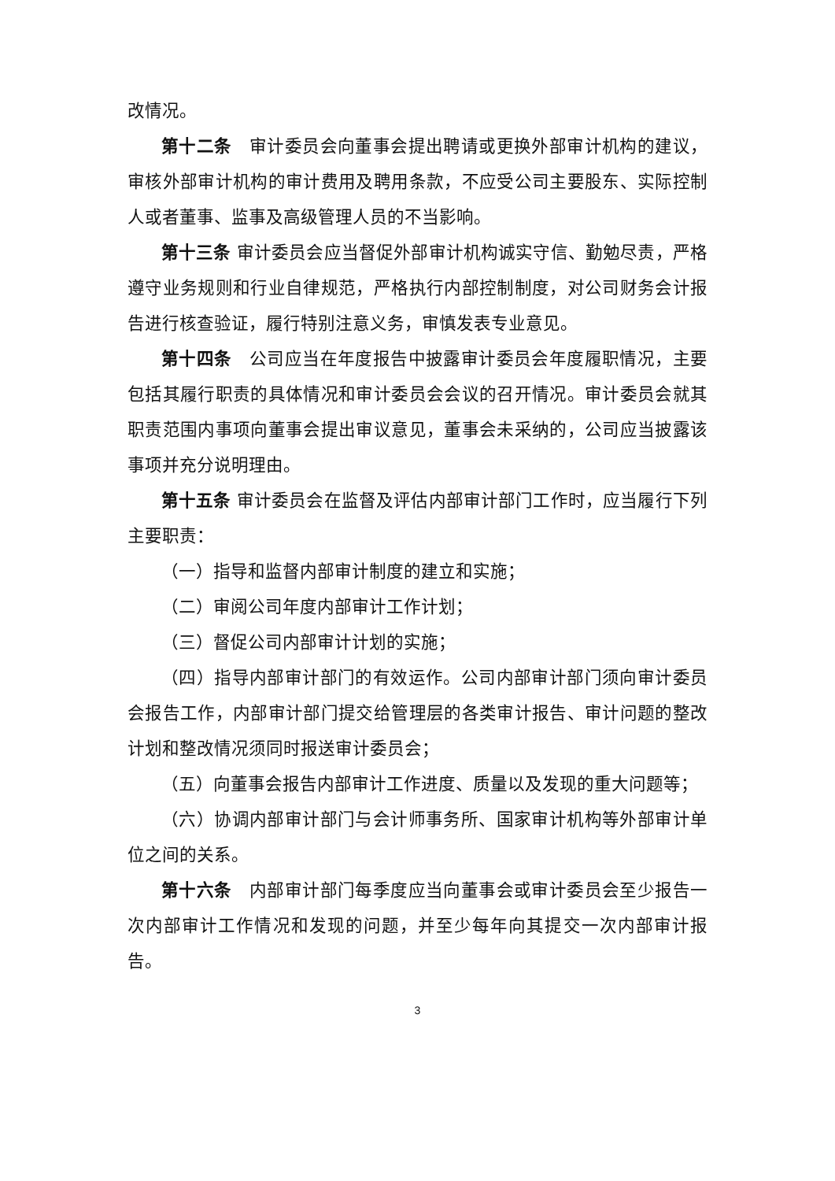改情况。
第十二条　审计委员会向董事会提出聘请或更换外部审计机构的建议，审核外部审计机构的审计费用及聘用条款，不应受公司主要股东、实际控制人或者董事、监事及高级管理人员的不当影响。
第十三条 审计委员会应当督促外部审计机构诚实守信、勤勉尽责，严格遵守业务规则和行业自律规范，严格执行内部控制制度，对公司财务会计报告进行核查验证，履行特别注意义务，审慎发表专业意见。
第十四条　公司应当在年度报告中披露审计委员会年度履职情况，主要包括其履行职责的具体情况和审计委员会会议的召开情况。审计委员会就其职责范围内事项向董事会提出审议意见，董事会未采纳的，公司应当披露该事项并充分说明理由。
第十五条 审计委员会在监督及评估内部审计部门工作时，应当履行下列主要职责：
（一）指导和监督内部审计制度的建立和实施；
（二）审阅公司年度内部审计工作计划；
（三）督促公司内部审计计划的实施；
（四）指导内部审计部门的有效运作。公司内部审计部门须向审计委员会报告工作，内部审计部门提交给管理层的各类审计报告、审计问题的整改计划和整改情况须同时报送审计委员会；
（五）向董事会报告内部审计工作进度、质量以及发现的重大问题等；
（六）协调内部审计部门与会计师事务所、国家审计机构等外部审计单位之间的关系。
第十六条　内部审计部门每季度应当向董事会或审计委员会至少报告一次内部审计工作情况和发现的问题，并至少每年向其提交一次内部审计报告。
3